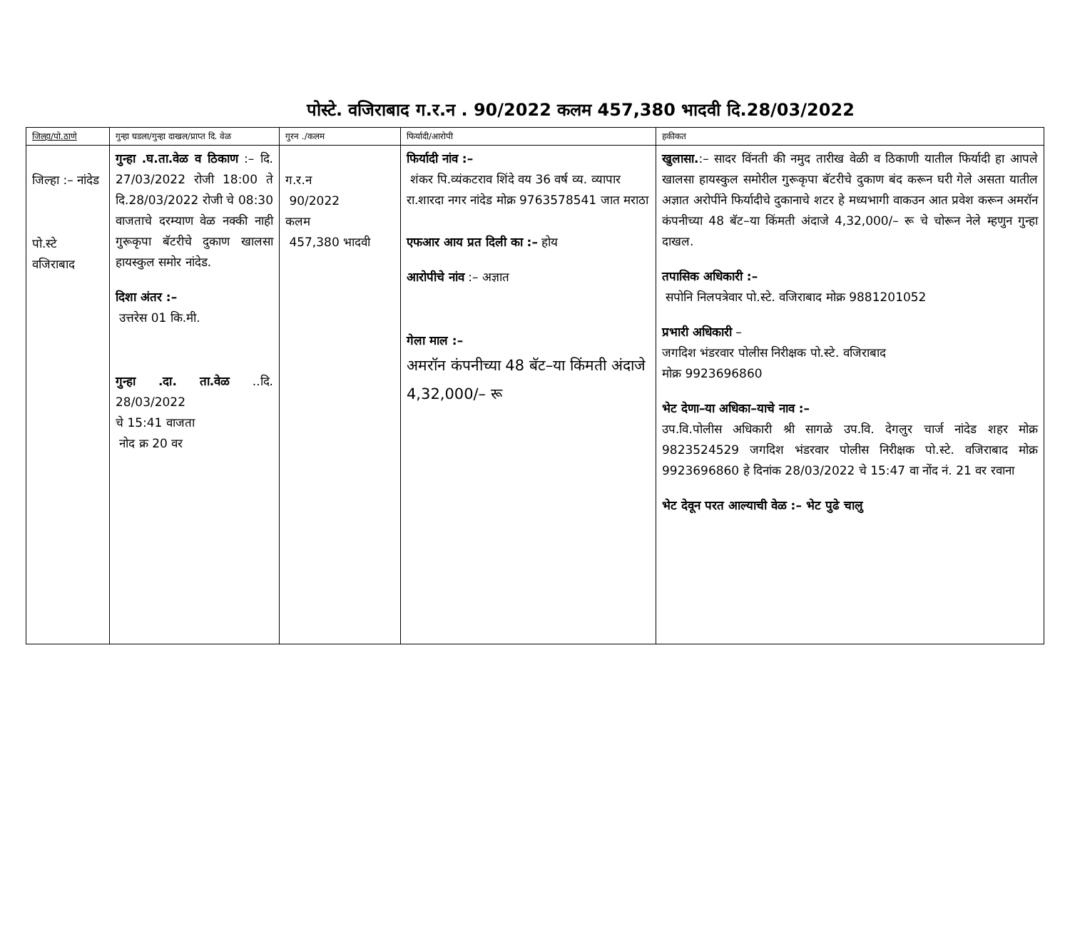पोस्टे. वजिराबाद ग.र.न . 90/2022 कलम 457,380 भादवी दि.28/03/2022
| जिल्हा/पो.ठाणे | गुन्हा घडला/गुन्हा दाखल/प्राप्त दि. वेळ | गुरन ./कलम | फिर्यादी/आरोपी | हकीकत |
| --- | --- | --- | --- | --- |
| जिल्हा :– नांदेड पो.स्टे वजिराबाद | गुन्हा .घ.ता.वेळ व ठिकाण :– दि. 27/03/2022 रोजी 18:00 ते दि.28/03/2022 रोजी चे 08:30 वाजताचे दरम्याण वेळ नक्की नाही गुरूकृपा बॅटरीचे दुकाण खालसा हायस्कुल समोर नांदेड. दिशा अंतर :– उत्तरेस 01 कि.मी. गुन्हा .दा. ता.वेळ ..दि. 28/03/2022 चे 15:41 वाजता नोद क्र 20 वर | ग.र.न 90/2022 कलम 457,380 भादवी | फिर्यादी नांव :– शंकर पि.व्यंकटराव शिंदे वय 36 वर्ष व्य. व्यापार रा.शारदा नगर नांदेड मोक्र 9763578541 जात मराठा एफआर आय प्रत दिली का :– होय आरोपीचे नांव :– अज्ञात गेला माल :– अमरॉन कंपनीच्या 48 बॅट–या किंमती अंदाजे 4,32,000/– रू | खुलासा. :– सादर विंनती की नमुद तारीख वेळी व ठिकाणी यातील फिर्यादी हा आपले खालसा हायस्कुल समोरील गुरूकृपा बॅटरीचे दुकाण बंद करून घरी गेले असता यातील अज्ञात अरोपींने फिर्यादीचे दुकानाचे शटर हे मध्यभागी वाकउन आत प्रवेश करून अमरॉन कंपनीच्या 48 बॅट–या किंमती अंदाजे 4,32,000/– रू चे चोरून नेले म्हणुन गुन्हा दाखल. तपासिक अधिकारी :– सपोनि निलपत्रेवार पो.स्टे. वजिराबाद मोक्र 9881201052 प्रभारी अधिकारी – जगदिश भंडरवार पोलीस निरीक्षक पो.स्टे. वजिराबाद मोक्र 9923696860 भेट देणा–या अधिका–याचे नाव :– उप.वि.पोलीस अधिकारी श्री सागळे उप.वि. देगलुर चार्ज नांदेड शहर मोक्र 9823524529 जगदिश भंडरवार पोलीस निरीक्षक पो.स्टे. वजिराबाद मोक्र 9923696860 हे दिनांक 28/03/2022 चे 15:47 वा नोंद नं. 21 वर रवाना भेट देवून परत आल्याची वेळ :– भेट पुढे चालु |